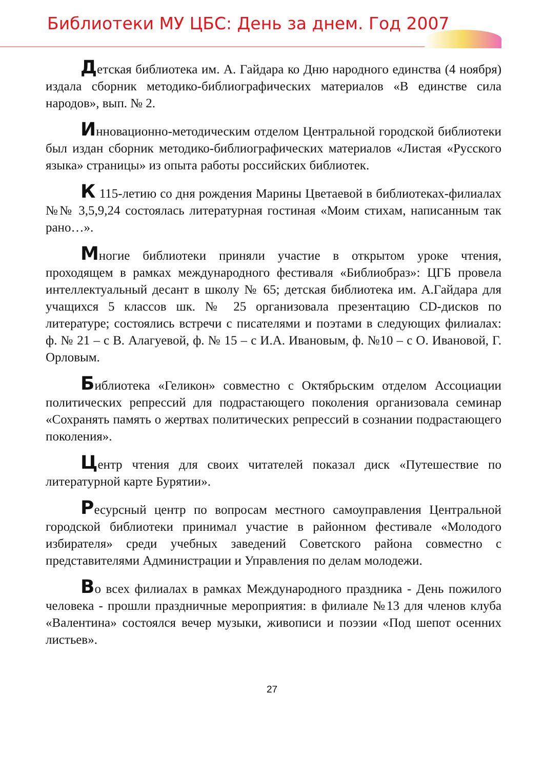Библиотеки МУ ЦБС: День за днем. Год 2007
Детская библиотека им. А. Гайдара ко Дню народного единства (4 ноября) издала сборник методико-библиографических материалов «В единстве сила народов», вып. № 2.
Инновационно-методическим отделом Центральной городской библиотеки был издан сборник методико-библиографических материалов «Листая «Русского языка» страницы» из опыта работы российских библиотек.
К 115-летию со дня рождения Марины Цветаевой в библиотеках-филиалах №№ 3,5,9,24 состоялась литературная гостиная «Моим стихам, написанным так рано…».
Многие библиотеки приняли участие в открытом уроке чтения, проходящем в рамках международного фестиваля «Библиобраз»: ЦГБ провела интеллектуальный десант в школу № 65; детская библиотека им. А.Гайдара для учащихся 5 классов шк. № 25 организовала презентацию CD-дисков по литературе; состоялись встречи с писателями и поэтами в следующих филиалах: ф. № 21 – с В. Алагуевой, ф. № 15 – с И.А. Ивановым, ф. №10 – с О. Ивановой, Г. Орловым.
Библиотека «Геликон» совместно с Октябрьским отделом Ассоциации политических репрессий для подрастающего поколения организовала семинар «Сохранять память о жертвах политических репрессий в сознании подрастающего поколения».
Центр чтения для своих читателей показал диск «Путешествие по литературной карте Бурятии».
Ресурсный центр по вопросам местного самоуправления Центральной городской библиотеки принимал участие в районном фестивале «Молодого избирателя» среди учебных заведений Советского района совместно с представителями Администрации и Управления по делам молодежи.
Во всех филиалах в рамках Международного праздника - День пожилого человека - прошли праздничные мероприятия: в филиале №13 для членов клуба «Валентина» состоялся вечер музыки, живописи и поэзии «Под шепот осенних листьев».
27